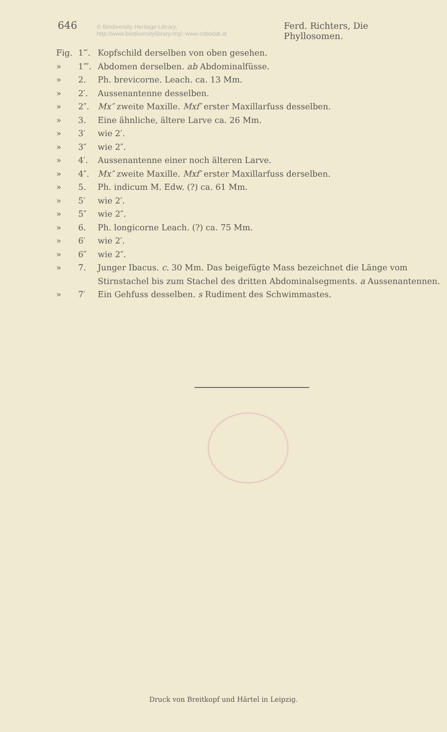646 © Biodiversity Heritage Library, http://www.biodiversitylibrary.org/; www.zobodat.at Ferd. Richters, Die Phyllosomen.
Fig. 1‴. Kopfschild derselben von oben gesehen.
» 1⁗. Abdomen derselben. ab Abdominalfüsse.
» 2. Ph. brevicorne. Leach. ca. 13 Mm.
» 2′. Aussenantenne desselben.
» 2″. Mx″ zweite Maxille. Mxf′ erster Maxillarfuss desselben.
» 3. Eine ähnliche, ältere Larve ca. 26 Mm.
» 3′ wie 2′.
» 3″ wie 2″.
» 4′. Aussenantenne einer noch älteren Larve.
» 4″. Mx″ zweite Maxille. Mxf′ erster Maxillarfuss derselben.
» 5. Ph. indicum M. Edw. (?) ca. 61 Mm.
» 5′ wie 2′.
» 5″ wie 2″.
» 6. Ph. longicorne Leach. (?) ca. 75 Mm.
» 6′ wie 2′.
» 6″ wie 2″.
» 7. Junger Ibacus. c. 30 Mm. Das beigefügte Mass bezeichnet die Länge vom Stirnstachel bis zum Stachel des dritten Abdominalsegments. a Aussenantennen.
» 7′ Ein Gehfuss desselben. s Rudiment des Schwimmastes.
Druck von Breitkopf und Härtel in Leipzig.